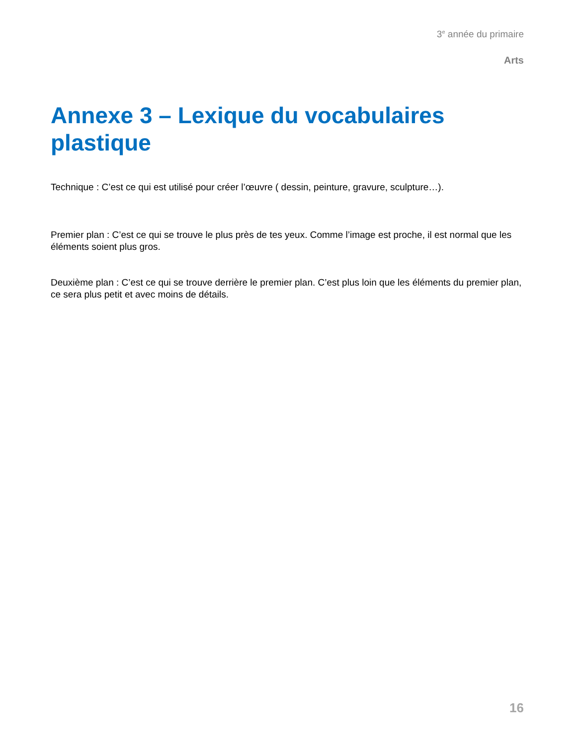3<sup>e</sup> année du primaire
Arts
Annexe 3 – Lexique du vocabulaires plastique
Technique : C’est ce qui est utilisé pour créer l’œuvre ( dessin, peinture, gravure, sculpture…).
Premier plan : C’est ce qui se trouve le plus près de tes yeux. Comme l’image est proche, il est normal que les éléments soient plus gros.
Deuxième plan : C’est ce qui se trouve derrière le premier plan. C’est plus loin que les éléments du premier plan, ce sera plus petit et avec moins de détails.
16